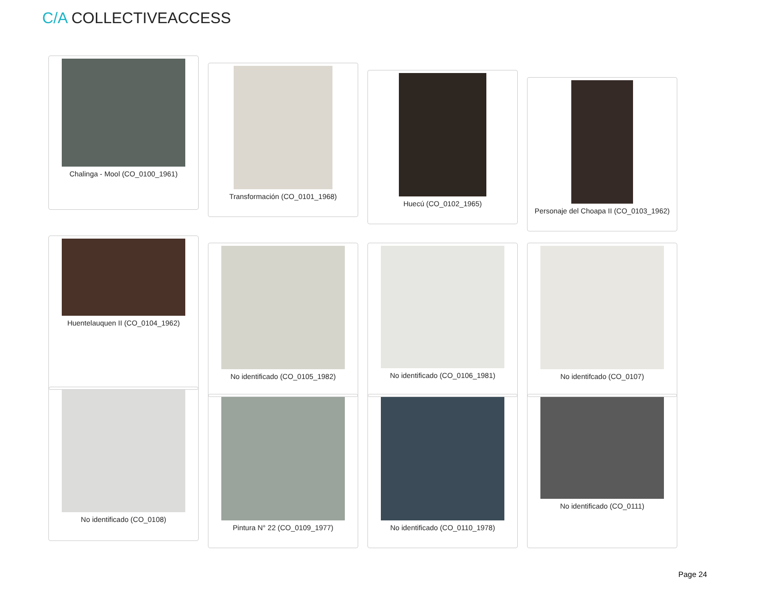C/A COLLECTIVEACCESS
Chalinga - Mool (CO_0100_1961)
Transformación (CO_0101_1968)
Huecú (CO_0102_1965)
Personaje del Choapa II (CO_0103_1962)
Huentelauquen II (CO_0104_1962)
No identificado (CO_0105_1982) No identificado (CO_0106_1981) No identifcado (CO_0107)
No identificado (CO_0108)
Pintura N° 22 (CO_0109_1977) No identificado (CO_0110_1978) No identificado (CO_0111)
Page 24